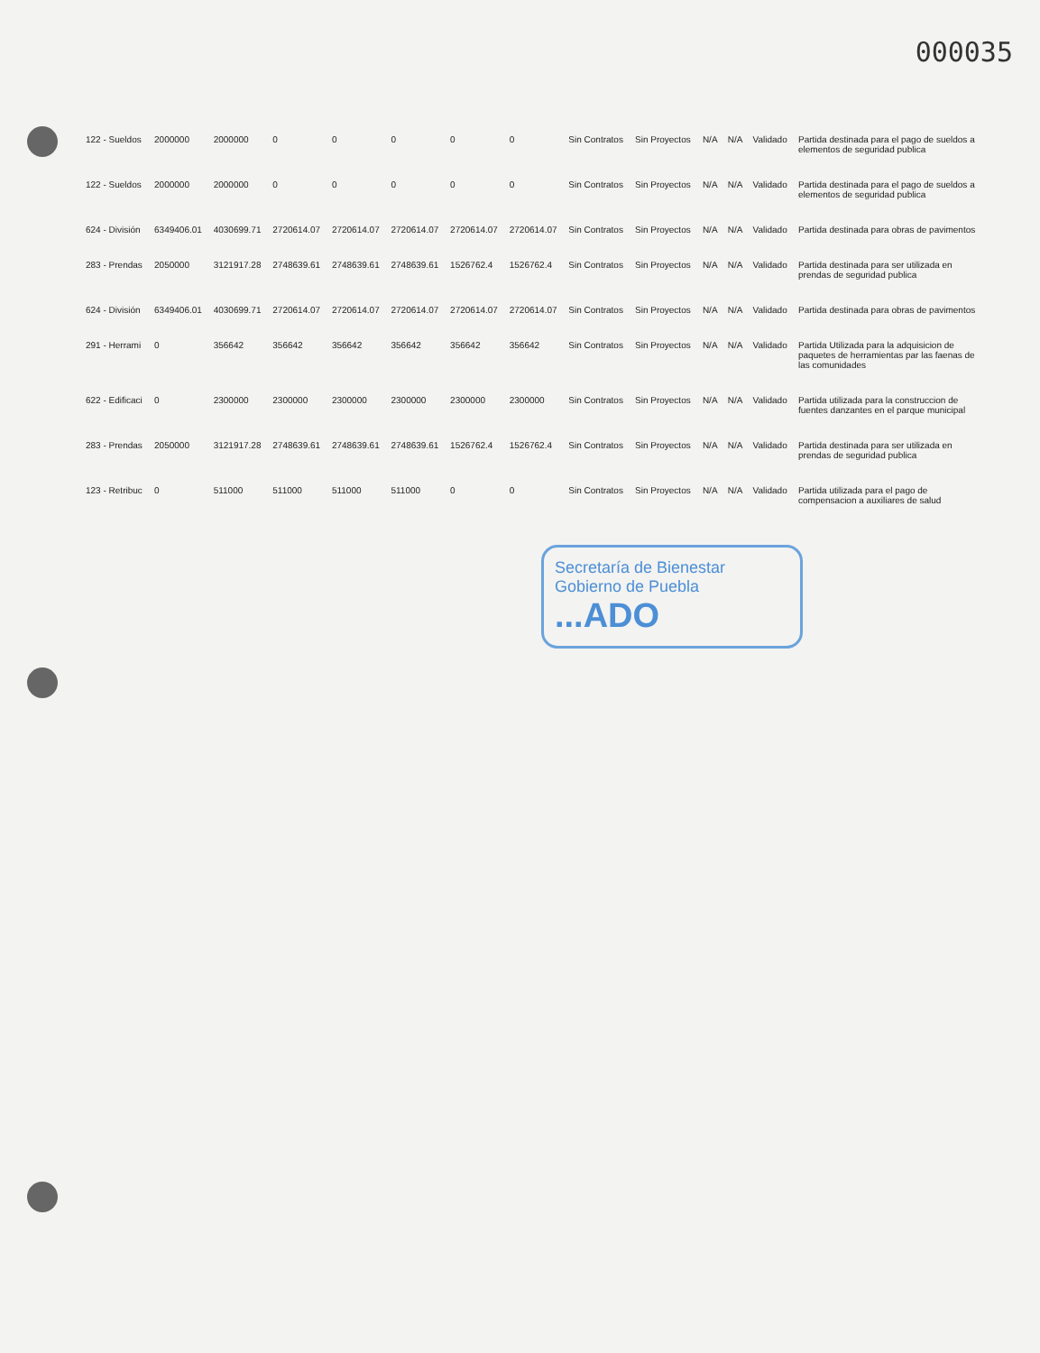000035
| 122 - Sueldos | 2000000 | 2000000 | 0 | 0 | 0 | 0 | 0 | Sin Contratos | Sin Proyectos | N/A | N/A | Validado | Partida destinada para el pago de sueldos a elementos de seguridad publica |
| 122 - Sueldos | 2000000 | 2000000 | 0 | 0 | 0 | 0 | 0 | Sin Contratos | Sin Proyectos | N/A | N/A | Validado | Partida destinada para el pago de sueldos a elementos de seguridad publica |
| 624 - División | 6349406.01 | 4030699.71 | 2720614.07 | 2720614.07 | 2720614.07 | 2720614.07 | 2720614.07 | Sin Contratos | Sin Proyectos | N/A | N/A | Validado | Partida destinada para obras de pavimentos |
| 283 - Prendas | 2050000 | 3121917.28 | 2748639.61 | 2748639.61 | 2748639.61 | 1526762.4 | 1526762.4 | Sin Contratos | Sin Proyectos | N/A | N/A | Validado | Partida destinada para ser utilizada en prendas de seguridad publica |
| 624 - División | 6349406.01 | 4030699.71 | 2720614.07 | 2720614.07 | 2720614.07 | 2720614.07 | 2720614.07 | Sin Contratos | Sin Proyectos | N/A | N/A | Validado | Partida destinada para obras de pavimentos |
| 291 - Herrami | 0 | 356642 | 356642 | 356642 | 356642 | 356642 | 356642 | Sin Contratos | Sin Proyectos | N/A | N/A | Validado | Partida Utilizada para la adquisicion de paquetes de herramientas par las faenas de las comunidades |
| 622 - Edificaci | 0 | 2300000 | 2300000 | 2300000 | 2300000 | 2300000 | 2300000 | Sin Contratos | Sin Proyectos | N/A | N/A | Validado | Partida utilizada para la construccion de fuentes danzantes en el parque municipal |
| 283 - Prendas | 2050000 | 3121917.28 | 2748639.61 | 2748639.61 | 2748639.61 | 1526762.4 | 1526762.4 | Sin Contratos | Sin Proyectos | N/A | N/A | Validado | Partida destinada para ser utilizada en prendas de seguridad publica |
| 123 - Retribuc | 0 | 511000 | 511000 | 511000 | 511000 | 0 | 0 | Sin Contratos | Sin Proyectos | N/A | N/A | Validado | Partida utilizada para el pago de compensacion a auxiliares de salud |
Secretaría de Bienestar
Gobierno de Puebla...ADO